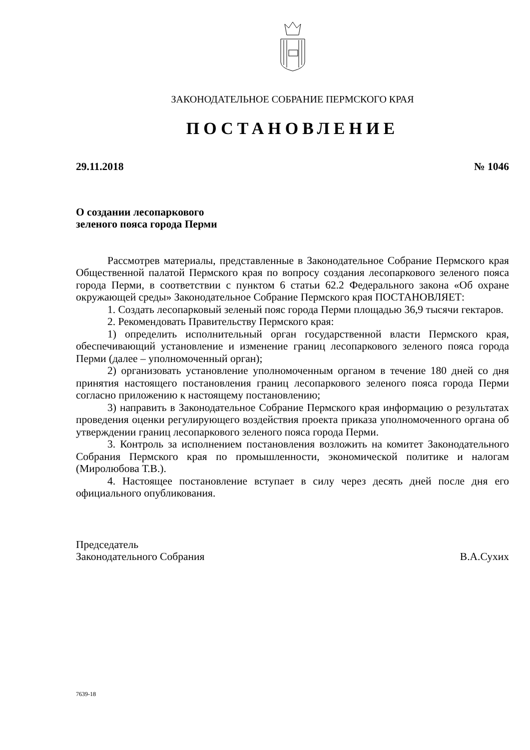ЗАКОНОДАТЕЛЬНОЕ СОБРАНИЕ ПЕРМСКОГО КРАЯ
ПОСТАНОВЛЕНИЕ
29.11.2018 № 1046
О создании лесопаркового
зеленого пояса города Перми
Рассмотрев материалы, представленные в Законодательное Собрание Пермского края Общественной палатой Пермского края по вопросу создания лесопаркового зеленого пояса города Перми, в соответствии с пунктом 6 статьи 62.2 Федерального закона «Об охране окружающей среды» Законодательное Собрание Пермского края ПОСТАНОВЛЯЕТ:
1. Создать лесопарковый зеленый пояс города Перми площадью 36,9 тысячи гектаров.
2. Рекомендовать Правительству Пермского края:
1) определить исполнительный орган государственной власти Пермского края, обеспечивающий установление и изменение границ лесопаркового зеленого пояса города Перми (далее – уполномоченный орган);
2) организовать установление уполномоченным органом в течение 180 дней со дня принятия настоящего постановления границ лесопаркового зеленого пояса города Перми согласно приложению к настоящему постановлению;
3) направить в Законодательное Собрание Пермского края информацию о результатах проведения оценки регулирующего воздействия проекта приказа уполномоченного органа об утверждении границ лесопаркового зеленого пояса города Перми.
3. Контроль за исполнением постановления возложить на комитет Законодательного Собрания Пермского края по промышленности, экономической политике и налогам (Миролюбова Т.В.).
4. Настоящее постановление вступает в силу через десять дней после дня его официального опубликования.
Председатель
Законодательного Собрания В.А.Сухих
7639-18